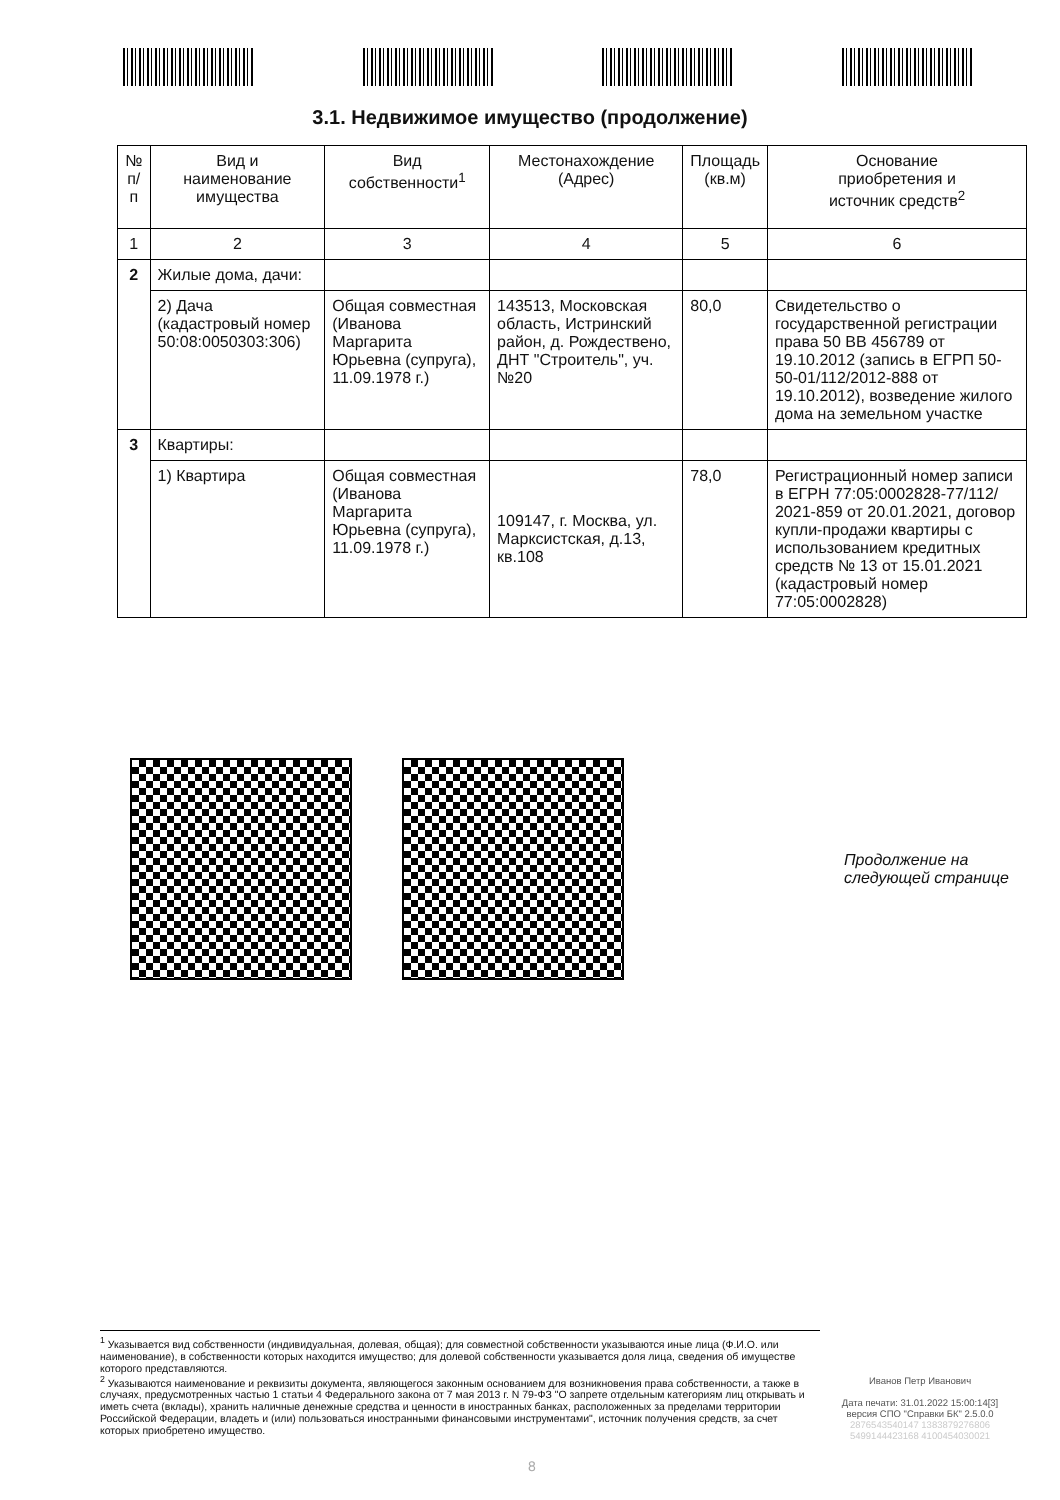3.1. Недвижимое имущество (продолжение)
| № п/п | Вид и наименование имущества | Вид собственности<sup>1</sup> | Местонахождение (Адрес) | Площадь (кв.м) | Основание приобретения и источник средств<sup>2</sup> |
| --- | --- | --- | --- | --- | --- |
| 1 | 2 | 3 | 4 | 5 | 6 |
| 2 | Жилые дома, дачи: | | | | |
| | 2) Дача (кадастровый номер 50:08:0050303:306) | Общая совместная (Иванова Маргарита Юрьевна (супруга), 11.09.1978 г.) | 143513, Московская область, Истринский район, д. Рождествено, ДНТ "Строитель", уч. №20 | 80,0 | Свидетельство о государственной регистрации права 50 ВВ 456789 от 19.10.2012 (запись в ЕГРП 50-50-01/112/2012-888 от 19.10.2012), возведение жилого дома на земельном участке |
| 3 | Квартиры: | | | | |
| | 1) Квартира | Общая совместная (Иванова Маргарита Юрьевна (супруга), 11.09.1978 г.) | 109147, г. Москва, ул. Марксистская, д.13, кв.108 | 78,0 | Регистрационный номер записи в ЕГРН 77:05:0002828-77/112/ 2021-859 от 20.01.2021, договор купли-продажи квартиры с использованием кредитных средств № 13 от 15.01.2021 (кадастровый номер 77:05:0002828) |
Продолжение на
следующей странице
<sup>1</sup> Указывается вид собственности (индивидуальная, долевая, общая); для совместной собственности указываются иные лица (Ф.И.О. или наименование), в собственности которых находится имущество; для долевой собственности указывается доля лица, сведения об имуществе которого представляются.
<sup>2</sup> Указываются наименование и реквизиты документа, являющегося законным основанием для возникновения права собственности, а также в случаях, предусмотренных частью 1 статьи 4 Федерального закона от 7 мая 2013 г. N 79-ФЗ "О запрете отдельным категориям лиц открывать и иметь счета (вклады), хранить наличные денежные средства и ценности в иностранных банках, расположенных за пределами территории Российской Федерации, владеть и (или) пользоваться иностранными финансовыми инструментами", источник получения средств, за счет которых приобретено имущество.
Иванов Петр Иванович
Дата печати: 31.01.2022 15:00:14[3]
версия СПО "Справки БК" 2.5.0.0
2876543540147 1383879276806
5499144423168 4100454030021
8